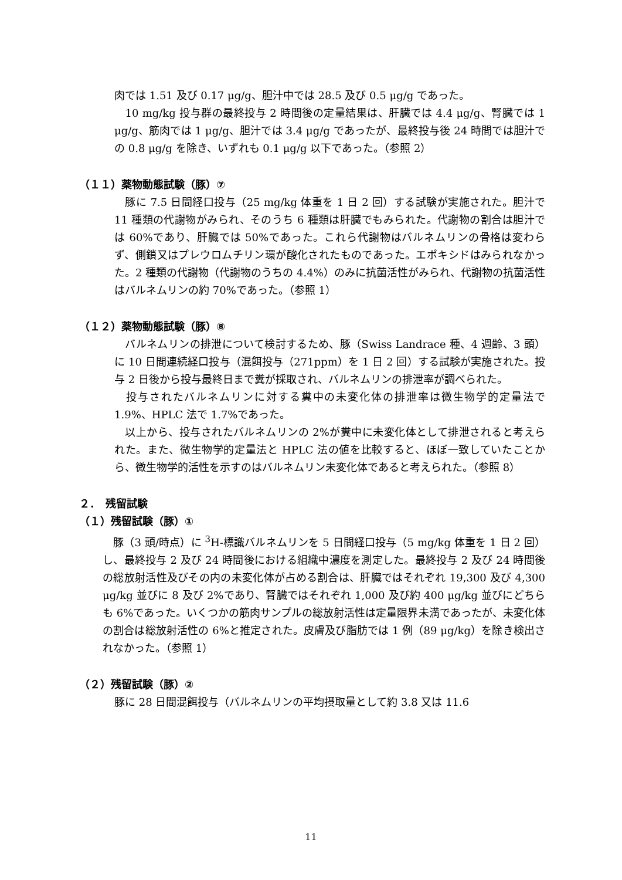肉では 1.51 及び 0.17 μg/g、胆汁中では 28.5 及び 0.5 μg/g であった。
　10 mg/kg 投与群の最終投与 2 時間後の定量結果は、肝臓では 4.4 μg/g、腎臓では 1 μg/g、筋肉では 1 μg/g、胆汁では 3.4 μg/g であったが、最終投与後 24 時間では胆汁での 0.8 μg/g を除き、いずれも 0.1 μg/g 以下であった。（参照 2）
（１１）薬物動態試験（豚）⑦
　豚に 7.5 日間経口投与（25 mg/kg 体重を 1 日 2 回）する試験が実施された。胆汁で 11 種類の代謝物がみられ、そのうち 6 種類は肝臓でもみられた。代謝物の割合は胆汁では 60%であり、肝臓では 50%であった。これら代謝物はバルネムリンの骨格は変わらず、側鎖又はプレウロムチリン環が酸化されたものであった。エポキシドはみられなかった。2 種類の代謝物（代謝物のうちの 4.4%）のみに抗菌活性がみられ、代謝物の抗菌活性はバルネムリンの約 70%であった。（参照 1）
（１２）薬物動態試験（豚）⑧
　バルネムリンの排泄について検討するため、豚（Swiss Landrace 種、4 週齢、3 頭）に 10 日間連続経口投与（混餌投与（271ppm）を 1 日 2 回）する試験が実施された。投与 2 日後から投与最終日まで糞が採取され、バルネムリンの排泄率が調べられた。
　投与されたバルネムリンに対する糞中の未変化体の排泄率は微生物学的定量法で 1.9%、HPLC 法で 1.7%であった。
　以上から、投与されたバルネムリンの 2%が糞中に未変化体として排泄されると考えられた。また、微生物学的定量法と HPLC 法の値を比較すると、ほぼ一致していたことから、微生物学的活性を示すのはバルネムリン未変化体であると考えられた。（参照 8）
２．　残留試験
（１）残留試験（豚）①
　豚（3 頭/時点）に <sup>3</sup>H-標識バルネムリンを 5 日間経口投与（5 mg/kg 体重を 1 日 2 回）し、最終投与 2 及び 24 時間後における組織中濃度を測定した。最終投与 2 及び 24 時間後の総放射活性及びその内の未変化体が占める割合は、肝臓ではそれぞれ 19,300 及び 4,300 μg/kg 並びに 8 及び 2%であり、腎臓ではそれぞれ 1,000 及び約 400 μg/kg 並びにどちらも 6%であった。いくつかの筋肉サンプルの総放射活性は定量限界未満であったが、未変化体の割合は総放射活性の 6%と推定された。皮膚及び脂肪では 1 例（89 μg/kg）を除き検出されなかった。（参照 1）
（２）残留試験（豚）②
豚に 28 日間混餌投与（バルネムリンの平均摂取量として約 3.8 又は 11.6
11